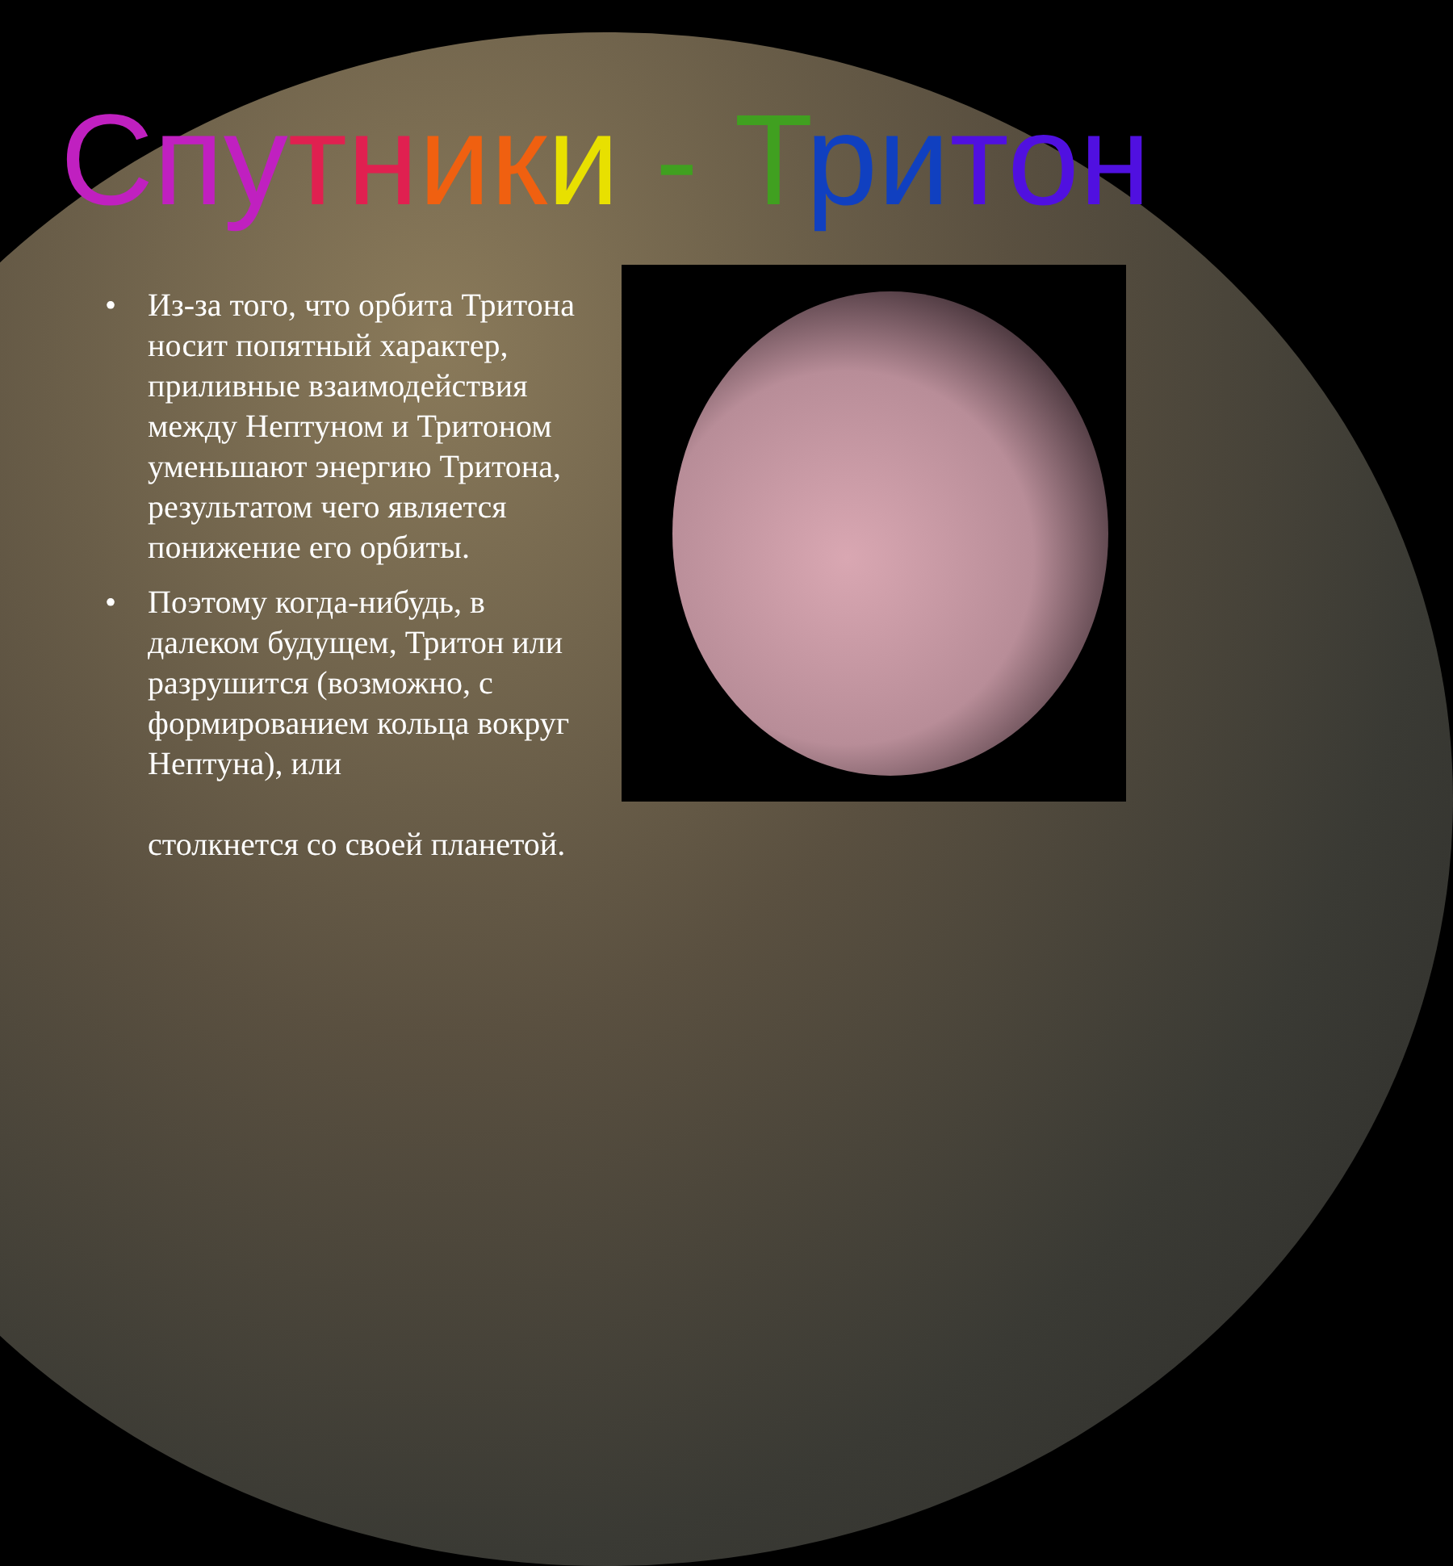Спу тн ик и - Т ри тон
• Из-за того, что орбита Тритона носит попятный характер, приливные взаимодействия между Нептуном и Тритоном уменьшают энергию Тритона, результатом чего является понижение его орбиты.
• Поэтому когда-нибудь, в далеком будущем, Тритон или разрушится (возможно, с формированием кольца вокруг Нептуна), или
столкнется со своей планетой.